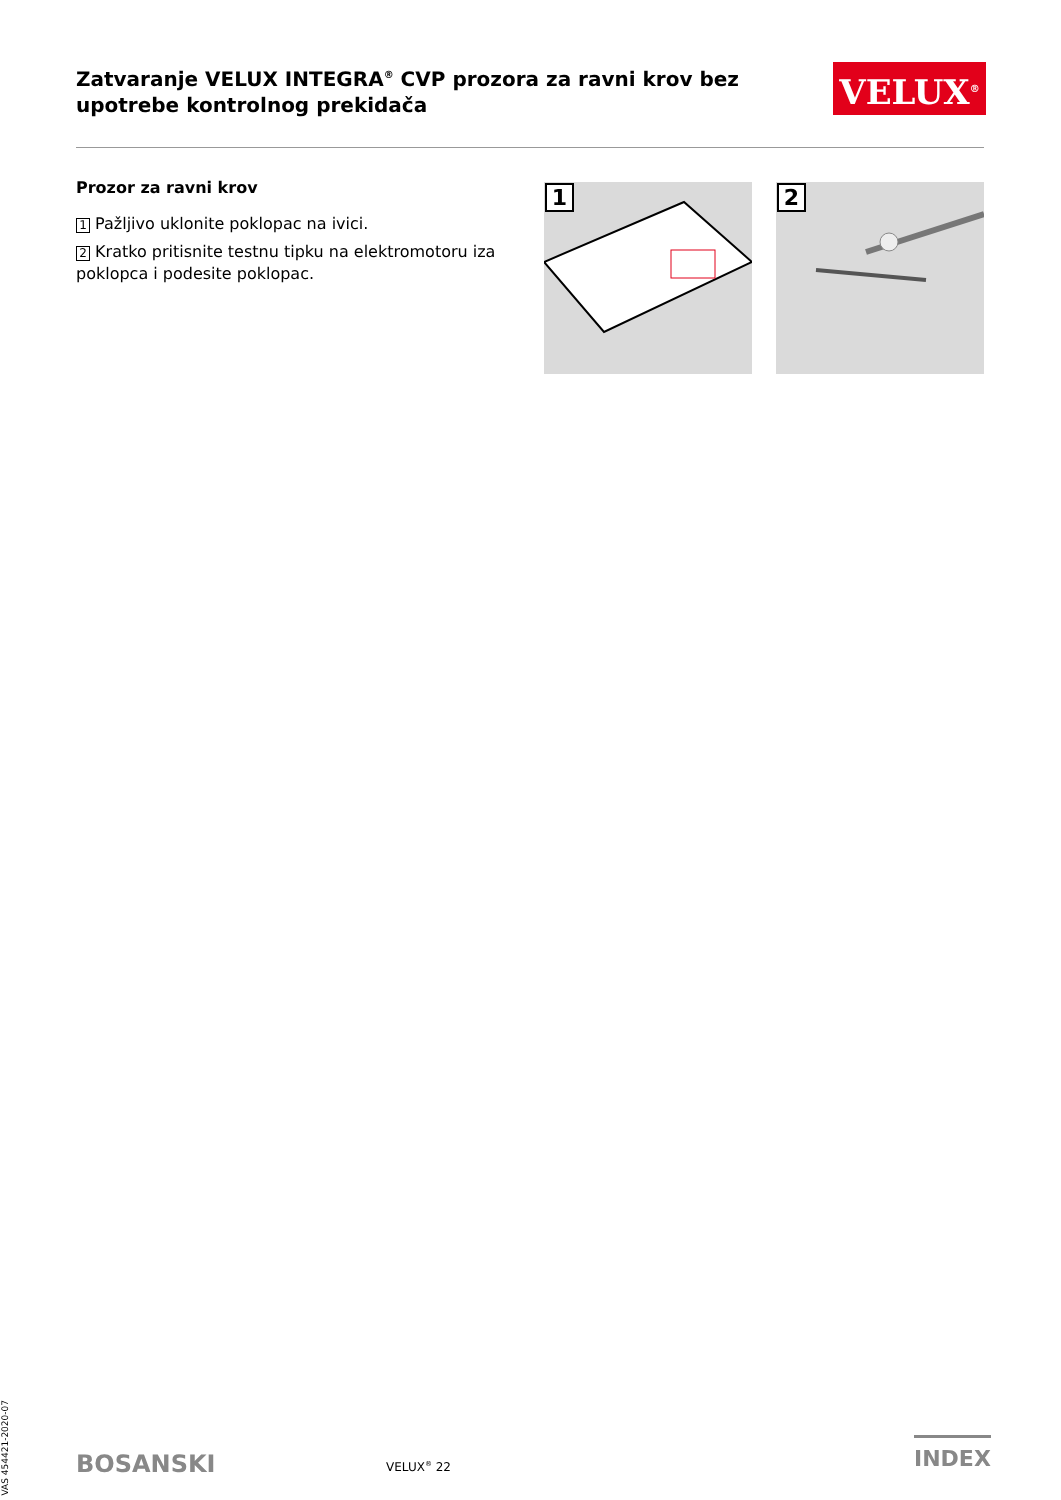Zatvaranje VELUX INTEGRA<sup>®</sup> CVP prozora za ravni krov bez upotrebe kontrolnog prekidača
VELUX<sup>®</sup>
Prozor za ravni krov
1 Pažljivo uklonite poklopac na ivici.
2 Kratko pritisnite testnu tipku na elektromotoru iza poklopca i podesite poklopac.
1 2
VAS 454421-2020-07
BOSANSKI VELUX<sup>®</sup> 22
INDEX